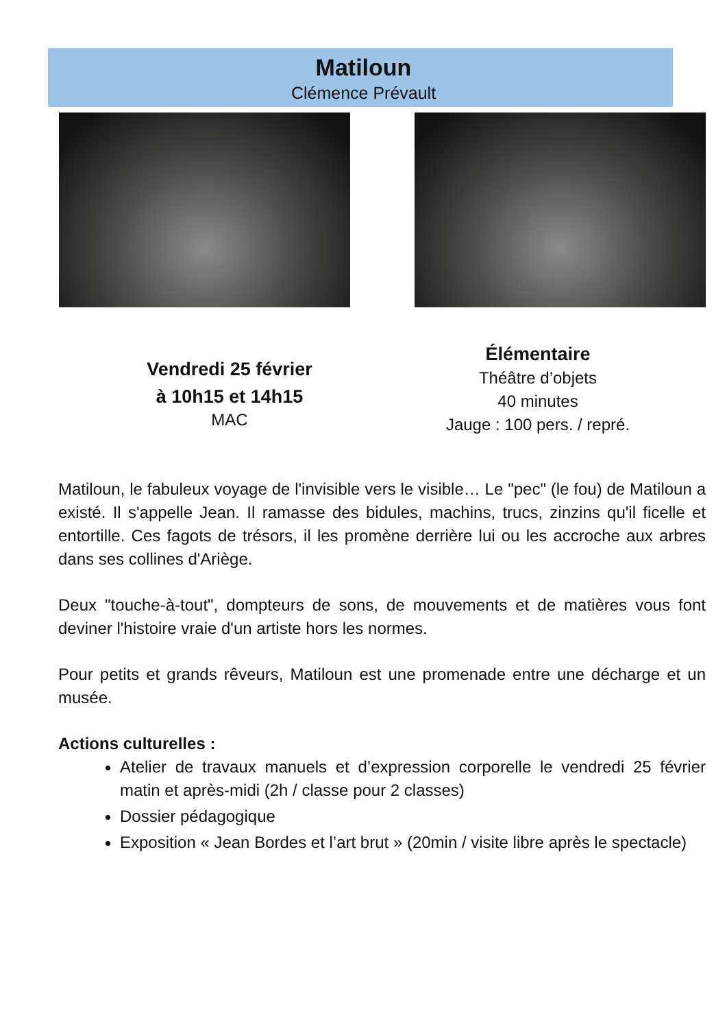Matiloun
Clémence Prévault
Vendredi 25 février
à 10h15 et 14h15
MAC
Élémentaire
Théâtre d’objets
40 minutes
Jauge : 100 pers. / repré.
Matiloun, le fabuleux voyage de l'invisible vers le visible… Le "pec" (le fou) de Matiloun a existé. Il s'appelle Jean. Il ramasse des bidules, machins, trucs, zinzins qu'il ficelle et entortille. Ces fagots de trésors, il les promène derrière lui ou les accroche aux arbres dans ses collines d'Ariège.
Deux "touche-à-tout", dompteurs de sons, de mouvements et de matières vous font deviner l'histoire vraie d'un artiste hors les normes.
Pour petits et grands rêveurs, Matiloun est une promenade entre une décharge et un musée.
Actions culturelles :
Atelier de travaux manuels et d’expression corporelle le vendredi 25 février matin et après-midi (2h / classe pour 2 classes)
Dossier pédagogique
Exposition « Jean Bordes et l’art brut » (20min / visite libre après le spectacle)